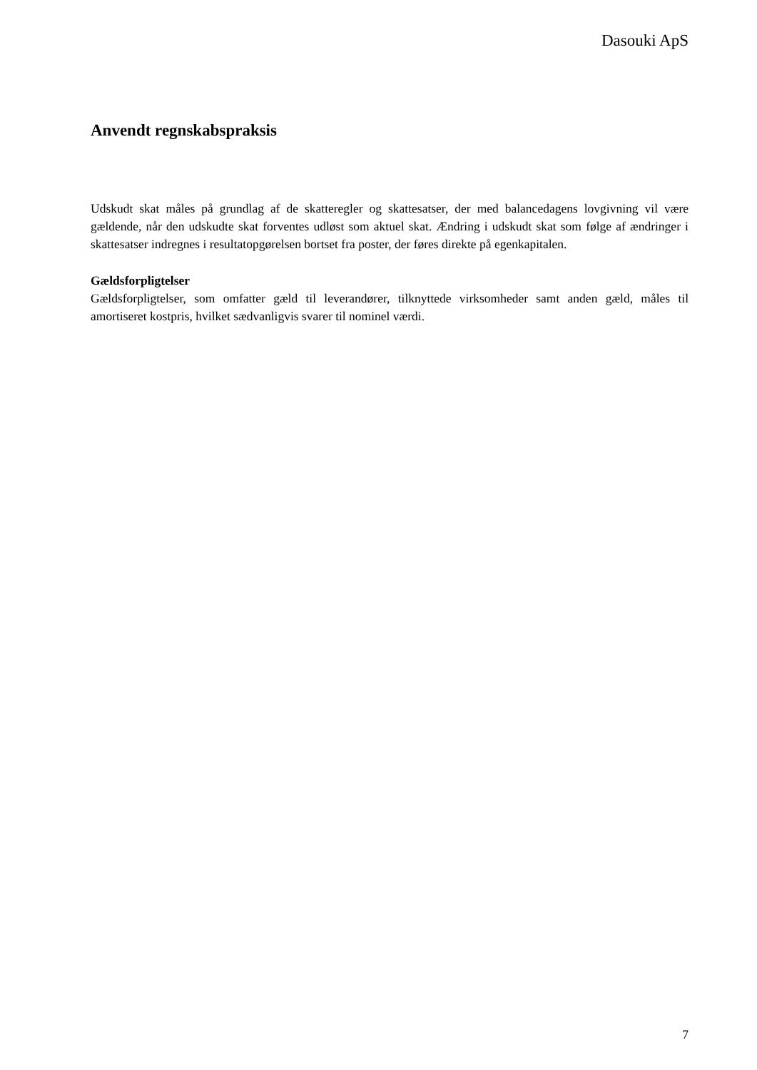Dasouki ApS
Anvendt regnskabspraksis
Udskudt skat måles på grundlag af de skatteregler og skattesatser, der med balancedagens lovgiv­ning vil være gældende, når den udskudte skat forventes udløst som aktuel skat. Ændring i ud­skudt skat som følge af ændringer i skattesatser indregnes i resultatopgørelsen bortset fra poster, der føres direkte på egenkapitalen.
Gældsforpligtelser
Gældsforpligtelser, som omfatter gæld til leverandører, tilknyttede virksomheder samt anden gæld, måles til amortiseret kostpris, hvilket sædvanligvis svarer til nominel værdi.
7